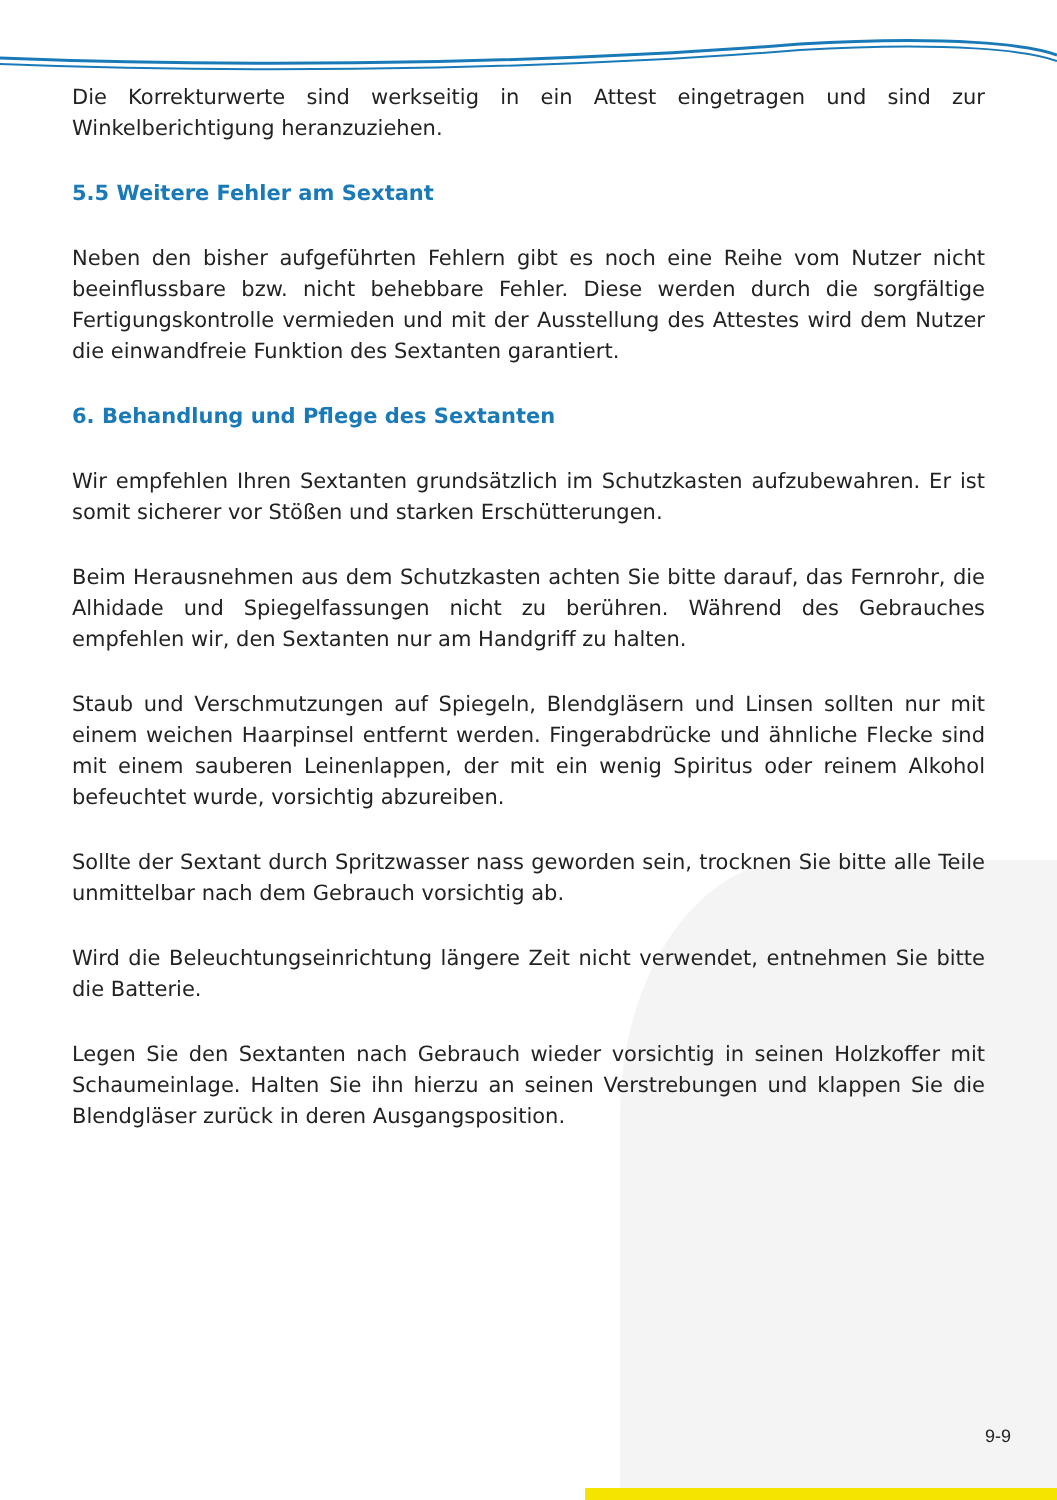Die Korrekturwerte sind werkseitig in ein Attest eingetragen und sind zur Winkelberichtigung heranzuziehen.
5.5 Weitere Fehler am Sextant
Neben den bisher aufgeführten Fehlern gibt es noch eine Reihe vom Nutzer nicht beeinflussbare bzw. nicht behebbare Fehler. Diese werden durch die sorgfältige Fertigungskontrolle vermieden und mit der Ausstellung des Attestes wird dem Nutzer die einwandfreie Funktion des Sextanten garantiert.
6. Behandlung und Pflege des Sextanten
Wir empfehlen Ihren Sextanten grundsätzlich im Schutzkasten aufzubewahren. Er ist somit sicherer vor Stößen und starken Erschütterungen.
Beim Herausnehmen aus dem Schutzkasten achten Sie bitte darauf, das Fernrohr, die Alhidade und Spiegelfassungen nicht zu berühren. Während des Gebrauches empfehlen wir, den Sextanten nur am Handgriff zu halten.
Staub und Verschmutzungen auf Spiegeln, Blendgläsern und Linsen sollten nur mit einem weichen Haarpinsel entfernt werden. Fingerabdrücke und ähnliche Flecke sind mit einem sauberen Leinenlappen, der mit ein wenig Spiritus oder reinem Alkohol befeuchtet wurde, vorsichtig abzureiben.
Sollte der Sextant durch Spritzwasser nass geworden sein, trocknen Sie bitte alle Teile unmittelbar nach dem Gebrauch vorsichtig ab.
Wird die Beleuchtungseinrichtung längere Zeit nicht verwendet, entnehmen Sie bitte die Batterie.
Legen Sie den Sextanten nach Gebrauch wieder vorsichtig in seinen Holzkoffer mit Schaumeinlage. Halten Sie ihn hierzu an seinen Verstrebungen und klappen Sie die Blendgläser zurück in deren Ausgangsposition.
9-9